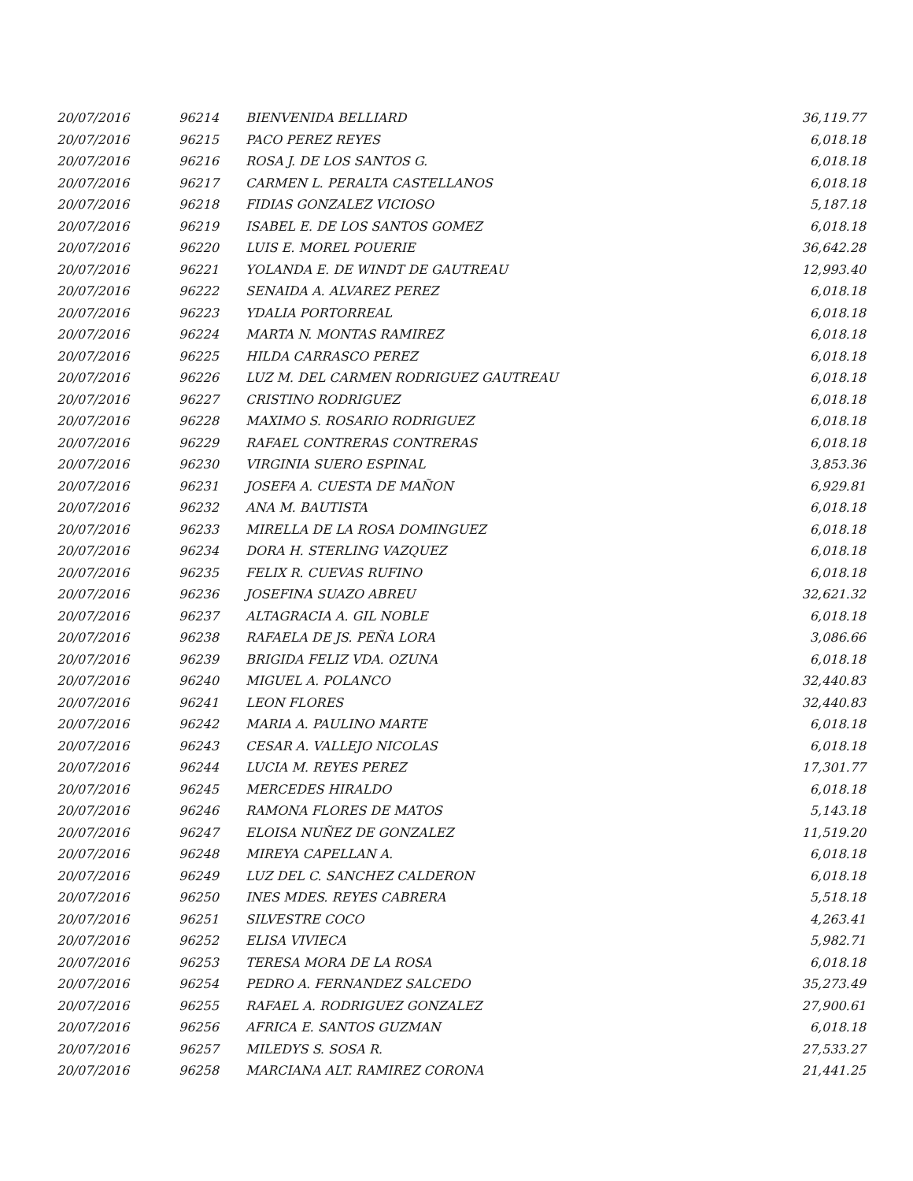| 20/07/2016 | 96214 | BIENVENIDA BELLIARD | 36,119.77 |
| 20/07/2016 | 96215 | PACO PEREZ REYES | 6,018.18 |
| 20/07/2016 | 96216 | ROSA J. DE LOS SANTOS G. | 6,018.18 |
| 20/07/2016 | 96217 | CARMEN L. PERALTA CASTELLANOS | 6,018.18 |
| 20/07/2016 | 96218 | FIDIAS GONZALEZ VICIOSO | 5,187.18 |
| 20/07/2016 | 96219 | ISABEL E. DE LOS SANTOS GOMEZ | 6,018.18 |
| 20/07/2016 | 96220 | LUIS E. MOREL POUERIE | 36,642.28 |
| 20/07/2016 | 96221 | YOLANDA E. DE WINDT DE GAUTREAU | 12,993.40 |
| 20/07/2016 | 96222 | SENAIDA A. ALVAREZ PEREZ | 6,018.18 |
| 20/07/2016 | 96223 | YDALIA PORTORREAL | 6,018.18 |
| 20/07/2016 | 96224 | MARTA N. MONTAS RAMIREZ | 6,018.18 |
| 20/07/2016 | 96225 | HILDA CARRASCO PEREZ | 6,018.18 |
| 20/07/2016 | 96226 | LUZ M. DEL CARMEN RODRIGUEZ GAUTREAU | 6,018.18 |
| 20/07/2016 | 96227 | CRISTINO RODRIGUEZ | 6,018.18 |
| 20/07/2016 | 96228 | MAXIMO S. ROSARIO RODRIGUEZ | 6,018.18 |
| 20/07/2016 | 96229 | RAFAEL CONTRERAS CONTRERAS | 6,018.18 |
| 20/07/2016 | 96230 | VIRGINIA SUERO ESPINAL | 3,853.36 |
| 20/07/2016 | 96231 | JOSEFA A. CUESTA DE MAÑON | 6,929.81 |
| 20/07/2016 | 96232 | ANA M. BAUTISTA | 6,018.18 |
| 20/07/2016 | 96233 | MIRELLA DE LA ROSA DOMINGUEZ | 6,018.18 |
| 20/07/2016 | 96234 | DORA H. STERLING VAZQUEZ | 6,018.18 |
| 20/07/2016 | 96235 | FELIX R. CUEVAS RUFINO | 6,018.18 |
| 20/07/2016 | 96236 | JOSEFINA SUAZO ABREU | 32,621.32 |
| 20/07/2016 | 96237 | ALTAGRACIA A. GIL NOBLE | 6,018.18 |
| 20/07/2016 | 96238 | RAFAELA DE JS. PEÑA LORA | 3,086.66 |
| 20/07/2016 | 96239 | BRIGIDA FELIZ VDA. OZUNA | 6,018.18 |
| 20/07/2016 | 96240 | MIGUEL A. POLANCO | 32,440.83 |
| 20/07/2016 | 96241 | LEON FLORES | 32,440.83 |
| 20/07/2016 | 96242 | MARIA A. PAULINO MARTE | 6,018.18 |
| 20/07/2016 | 96243 | CESAR A. VALLEJO NICOLAS | 6,018.18 |
| 20/07/2016 | 96244 | LUCIA M. REYES PEREZ | 17,301.77 |
| 20/07/2016 | 96245 | MERCEDES HIRALDO | 6,018.18 |
| 20/07/2016 | 96246 | RAMONA FLORES DE MATOS | 5,143.18 |
| 20/07/2016 | 96247 | ELOISA NUÑEZ DE GONZALEZ | 11,519.20 |
| 20/07/2016 | 96248 | MIREYA CAPELLAN A. | 6,018.18 |
| 20/07/2016 | 96249 | LUZ DEL C. SANCHEZ CALDERON | 6,018.18 |
| 20/07/2016 | 96250 | INES MDES. REYES CABRERA | 5,518.18 |
| 20/07/2016 | 96251 | SILVESTRE COCO | 4,263.41 |
| 20/07/2016 | 96252 | ELISA VIVIECA | 5,982.71 |
| 20/07/2016 | 96253 | TERESA MORA DE LA ROSA | 6,018.18 |
| 20/07/2016 | 96254 | PEDRO A. FERNANDEZ SALCEDO | 35,273.49 |
| 20/07/2016 | 96255 | RAFAEL A. RODRIGUEZ GONZALEZ | 27,900.61 |
| 20/07/2016 | 96256 | AFRICA E. SANTOS GUZMAN | 6,018.18 |
| 20/07/2016 | 96257 | MILEDYS S. SOSA R. | 27,533.27 |
| 20/07/2016 | 96258 | MARCIANA ALT. RAMIREZ CORONA | 21,441.25 |